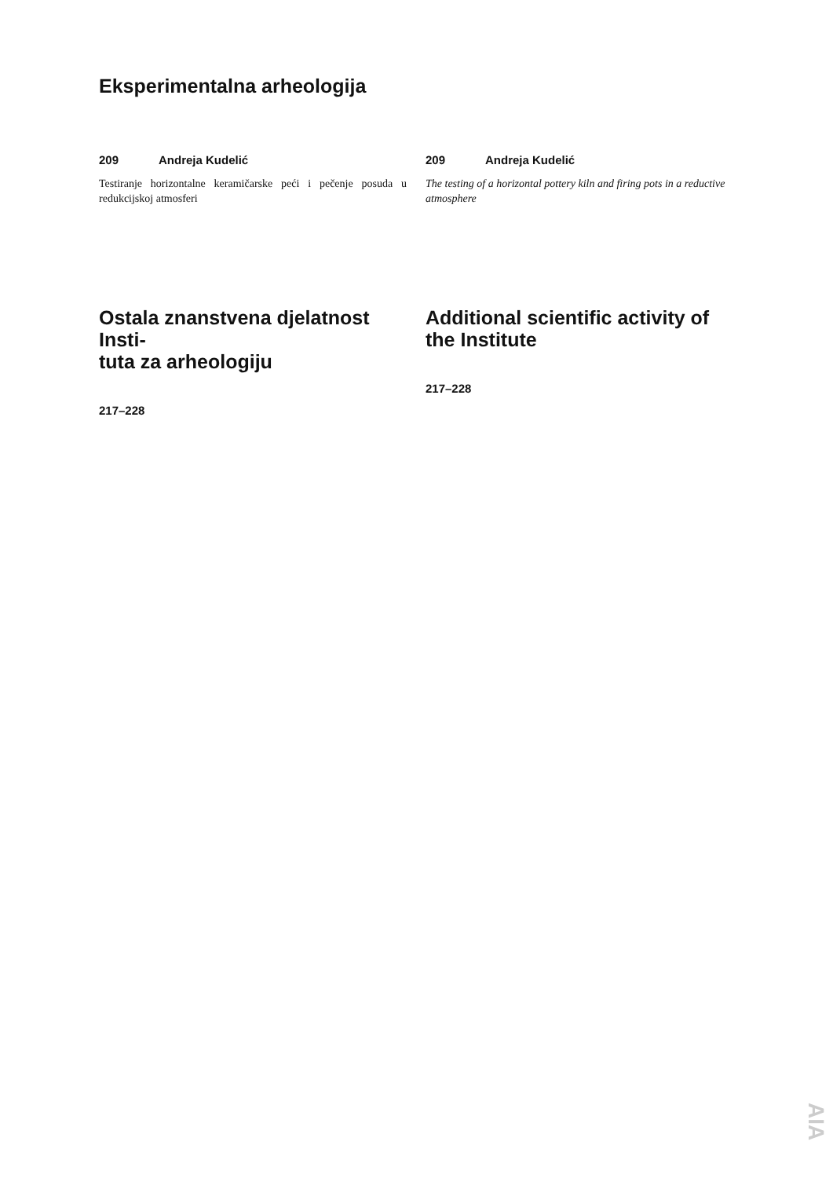Eksperimentalna arheologija
209 Andreja Kudelić
Testiranje horizontalne keramičarske peći i pečenje posuda u redukcijskoj atmosferi
209 Andreja Kudelić
The testing of a horizontal pottery kiln and firing pots in a reductive atmosphere
Ostala znanstvena djelatnost Insti-
tuta za arheologiju
217–228
Additional scientific activity of the Institute
217–228
AIA